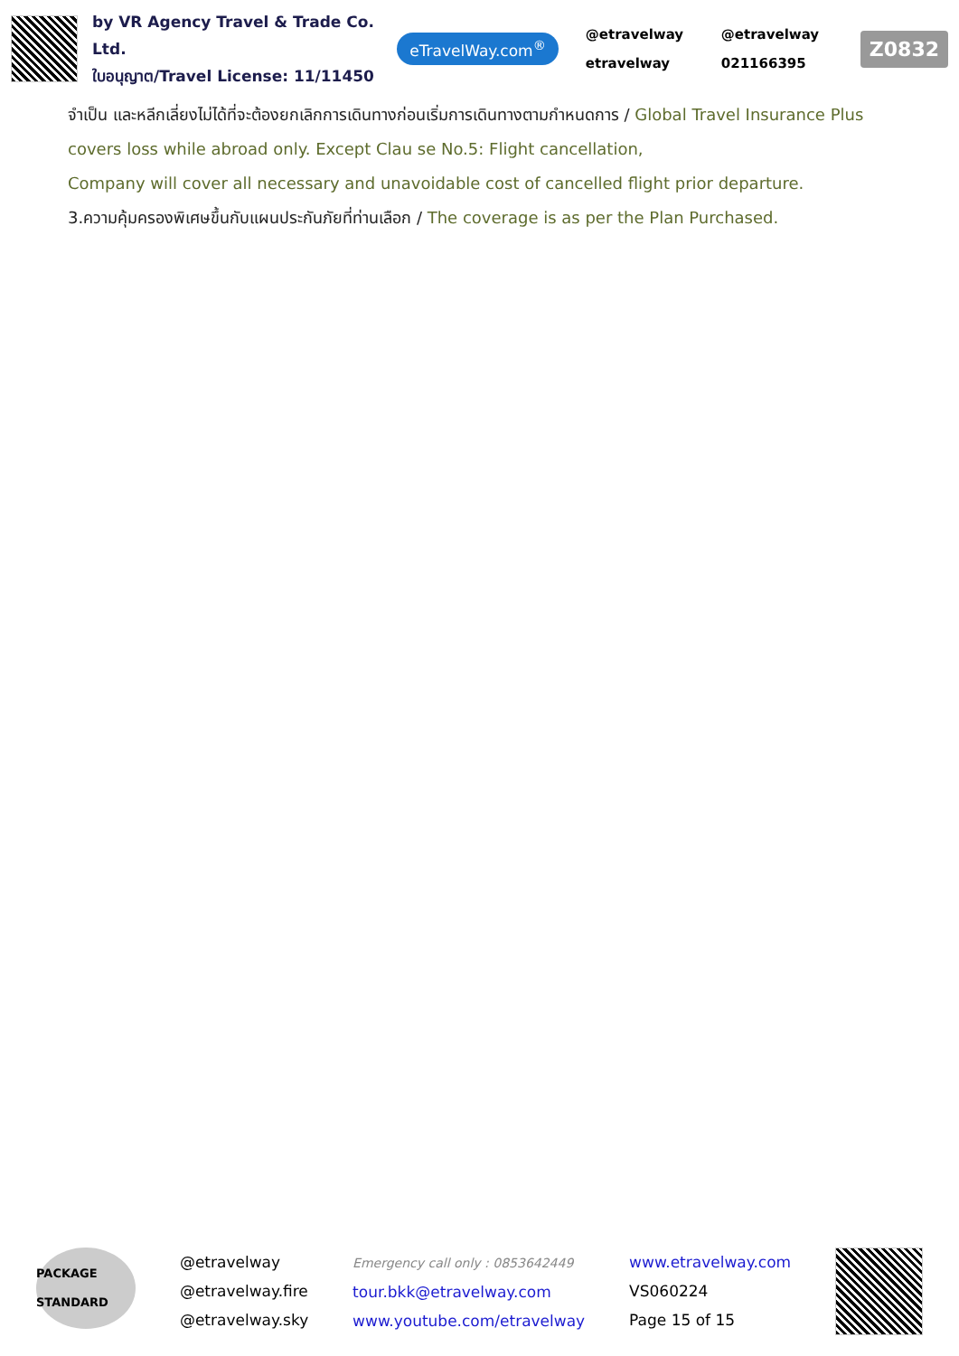by VR Agency Travel & Trade Co. Ltd.
ใบอนุญาต/Travel License: 11/11450
eTravelWay.com<sup>®</sup>
@etravelway @etravelway etravelway 021166395
Z0832
จำเป็น และหลีกเลี่ยงไม่ได้ที่จะต้องยกเลิกการเดินทางก่อนเริ่มการเดินทางตามกำหนดการ / Global Travel Insurance Plus covers loss while abroad only. Except Clau se No.5: Flight cancellation,
Company will cover all necessary and unavoidable cost of cancelled flight prior departure.
3.ความคุ้มครองพิเศษขึ้นกับแผนประกันภัยที่ท่านเลือก / The coverage is as per the Plan Purchased.
PACKAGE STANDARD
@etravelway
@etravelway.fire
@etravelway.sky
Emergency call only : 0853642449
tour.bkk@etravelway.com
www.youtube.com/etravelway
www.etravelway.com
VS060224
Page 15 of 15